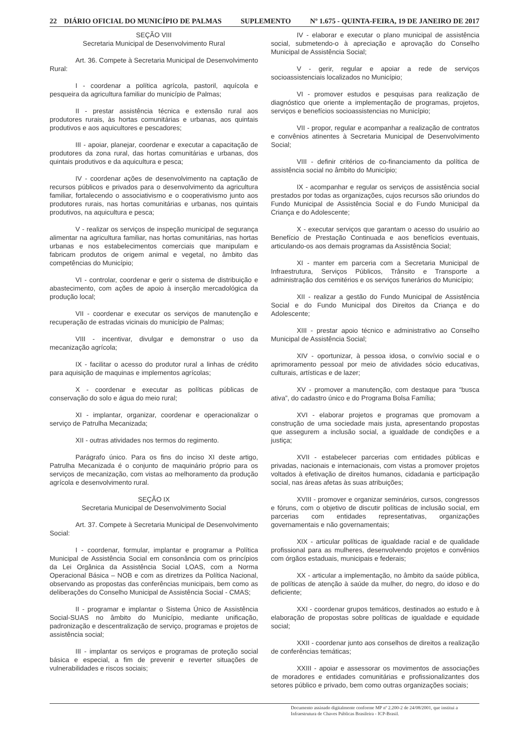22 DIÁRIO OFICIAL DO MUNICÍPIO DE PALMAS SUPLEMENTO Nº 1.675 - QUINTA-FEIRA, 19 DE JANEIRO DE 2017
SEÇÃO VIII
Secretaria Municipal de Desenvolvimento Rural
Art. 36. Compete à Secretaria Municipal de Desenvolvimento Rural:
I - coordenar a política agrícola, pastoril, aquícola e pesqueira da agricultura familiar do município de Palmas;
II - prestar assistência técnica e extensão rural aos produtores rurais, às hortas comunitárias e urbanas, aos quintais produtivos e aos aquicultores e pescadores;
III - apoiar, planejar, coordenar e executar a capacitação de produtores da zona rural, das hortas comunitárias e urbanas, dos quintais produtivos e da aquicultura e pesca;
IV - coordenar ações de desenvolvimento na captação de recursos públicos e privados para o desenvolvimento da agricultura familiar, fortalecendo o associativismo e o cooperativismo junto aos produtores rurais, nas hortas comunitárias e urbanas, nos quintais produtivos, na aquicultura e pesca;
V - realizar os serviços de inspeção municipal de segurança alimentar na agricultura familiar, nas hortas comunitárias, nas hortas urbanas e nos estabelecimentos comerciais que manipulam e fabricam produtos de origem animal e vegetal, no âmbito das competências do Município;
VI - controlar, coordenar e gerir o sistema de distribuição e abastecimento, com ações de apoio à inserção mercadológica da produção local;
VII - coordenar e executar os serviços de manutenção e recuperação de estradas vicinais do município de Palmas;
VIII - incentivar, divulgar e demonstrar o uso da mecanização agrícola;
IX - facilitar o acesso do produtor rural a linhas de crédito para aquisição de maquinas e implementos agrícolas;
X - coordenar e executar as políticas públicas de conservação do solo e água do meio rural;
XI - implantar, organizar, coordenar e operacionalizar o serviço de Patrulha Mecanizada;
XII - outras atividades nos termos do regimento.
Parágrafo único. Para os fins do inciso XI deste artigo, Patrulha Mecanizada é o conjunto de maquinário próprio para os serviços de mecanização, com vistas ao melhoramento da produção agrícola e desenvolvimento rural.
SEÇÃO IX
Secretaria Municipal de Desenvolvimento Social
Art. 37. Compete à Secretaria Municipal de Desenvolvimento Social:
I - coordenar, formular, implantar e programar a Política Municipal de Assistência Social em consonância com os princípios da Lei Orgânica da Assistência Social LOAS, com a Norma Operacional Básica – NOB e com as diretrizes da Política Nacional, observando as propostas das conferências municipais, bem como as deliberações do Conselho Municipal de Assistência Social - CMAS;
II - programar e implantar o Sistema Único de Assistência Social-SUAS no âmbito do Município, mediante unificação, padronização e descentralização de serviço, programas e projetos de assistência social;
III - implantar os serviços e programas de proteção social básica e especial, a fim de prevenir e reverter situações de vulnerabilidades e riscos sociais;
IV - elaborar e executar o plano municipal de assistência social, submetendo-o à apreciação e aprovação do Conselho Municipal de Assistência Social;
V - gerir, regular e apoiar a rede de serviços socioassistenciais localizados no Município;
VI - promover estudos e pesquisas para realização de diagnóstico que oriente a implementação de programas, projetos, serviços e benefícios socioassistencias no Município;
VII - propor, regular e acompanhar a realização de contratos e convênios atinentes à Secretaria Municipal de Desenvolvimento Social;
VIII - definir critérios de co-financiamento da política de assistência social no âmbito do Município;
IX - acompanhar e regular os serviços de assistência social prestados por todas as organizações, cujos recursos são oriundos do Fundo Municipal de Assistência Social e do Fundo Municipal da Criança e do Adolescente;
X - executar serviços que garantam o acesso do usuário ao Benefício de Prestação Continuada e aos benefícios eventuais, articulando-os aos demais programas da Assistência Social;
XI - manter em parceria com a Secretaria Municipal de Infraestrutura, Serviços Públicos, Trânsito e Transporte a administração dos cemitérios e os serviços funerários do Município;
XII - realizar a gestão do Fundo Municipal de Assistência Social e do Fundo Municipal dos Direitos da Criança e do Adolescente;
XIII - prestar apoio técnico e administrativo ao Conselho Municipal de Assistência Social;
XIV - oportunizar, à pessoa idosa, o convívio social e o aprimoramento pessoal por meio de atividades sócio educativas, culturais, artísticas e de lazer;
XV - promover a manutenção, com destaque para “busca ativa”, do cadastro único e do Programa Bolsa Família;
XVI - elaborar projetos e programas que promovam a construção de uma sociedade mais justa, apresentando propostas que assegurem a inclusão social, a igualdade de condições e a justiça;
XVII - estabelecer parcerias com entidades públicas e privadas, nacionais e internacionais, com vistas a promover projetos voltados à efetivação de direitos humanos, cidadania e participação social, nas áreas afetas às suas atribuições;
XVIII - promover e organizar seminários, cursos, congressos e fóruns, com o objetivo de discutir políticas de inclusão social, em parcerias com entidades representativas, organizações governamentais e não governamentais;
XIX - articular políticas de igualdade racial e de qualidade profissional para as mulheres, desenvolvendo projetos e convênios com órgãos estaduais, municipais e federais;
XX - articular a implementação, no âmbito da saúde pública, de políticas de atenção à saúde da mulher, do negro, do idoso e do deficiente;
XXI - coordenar grupos temáticos, destinados ao estudo e à elaboração de propostas sobre políticas de igualdade e equidade social;
XXII - coordenar junto aos conselhos de direitos a realização de conferências temáticas;
XXIII - apoiar e assessorar os movimentos de associações de moradores e entidades comunitárias e profissionalizantes dos setores público e privado, bem como outras organizações sociais;
Documento assinado digitalmente conforme MP nº 2.200-2 de 24/08/2001, que institui a Infraestrutura de Chaves Públicas Brasileira - ICP-Brasil.